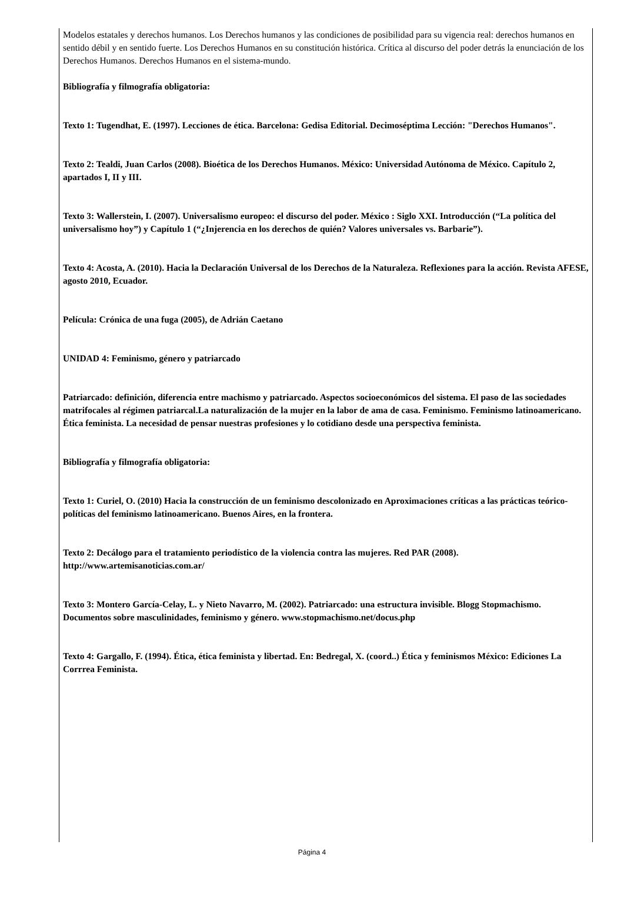Modelos estatales y derechos humanos. Los Derechos humanos y las condiciones de posibilidad para su vigencia real: derechos humanos en sentido débil y en sentido fuerte. Los Derechos Humanos en su constitución histórica. Crítica al discurso del poder detrás la enunciación de los Derechos Humanos. Derechos Humanos en el sistema-mundo.
Bibliografía y filmografía obligatoria:
Texto 1: Tugendhat, E. (1997). Lecciones de ética. Barcelona: Gedisa Editorial. Decimoséptima Lección: "Derechos Humanos".
Texto 2: Tealdi, Juan Carlos (2008). Bioética de los Derechos Humanos. México: Universidad Autónoma de México. Capítulo 2, apartados I, II y III.
Texto 3: Wallerstein, I. (2007). Universalismo europeo: el discurso del poder. México : Siglo XXI. Introducción (“La política del universalismo hoy”) y Capítulo 1 (“¿Injerencia en los derechos de quién? Valores universales vs. Barbarie”).
Texto 4: Acosta, A. (2010). Hacia la Declaración Universal de los Derechos de la Naturaleza. Reflexiones para la acción. Revista AFESE, agosto 2010, Ecuador.
Película: Crónica de una fuga (2005), de Adrián Caetano
UNIDAD 4: Feminismo, género y patriarcado
Patriarcado: definición, diferencia entre machismo y patriarcado. Aspectos socioeconómicos del sistema. El paso de las sociedades matrifocales al régimen patriarcal.La naturalización de la mujer en la labor de ama de casa. Feminismo. Feminismo latinoamericano. Ética feminista. La necesidad de pensar nuestras profesiones y lo cotidiano desde una perspectiva feminista.
Bibliografía y filmografía obligatoria:
Texto 1: Curiel, O. (2010) Hacia la construcción de un feminismo descolonizado en Aproximaciones críticas a las prácticas teórico-políticas del feminismo latinoamericano. Buenos Aires, en la frontera.
Texto 2: Decálogo para el tratamiento periodístico de la violencia contra las mujeres. Red PAR (2008). http://www.artemisanoticias.com.ar/
Texto 3: Montero García-Celay, L. y Nieto Navarro, M. (2002). Patriarcado: una estructura invisible. Blogg Stopmachismo. Documentos sobre masculinidades, feminismo y género. www.stopmachismo.net/docus.php
Texto 4: Gargallo, F. (1994). Ética, ética feminista y libertad. En: Bedregal, X. (coord..) Ética y feminismos México: Ediciones La Corrrea Feminista.
Página 4